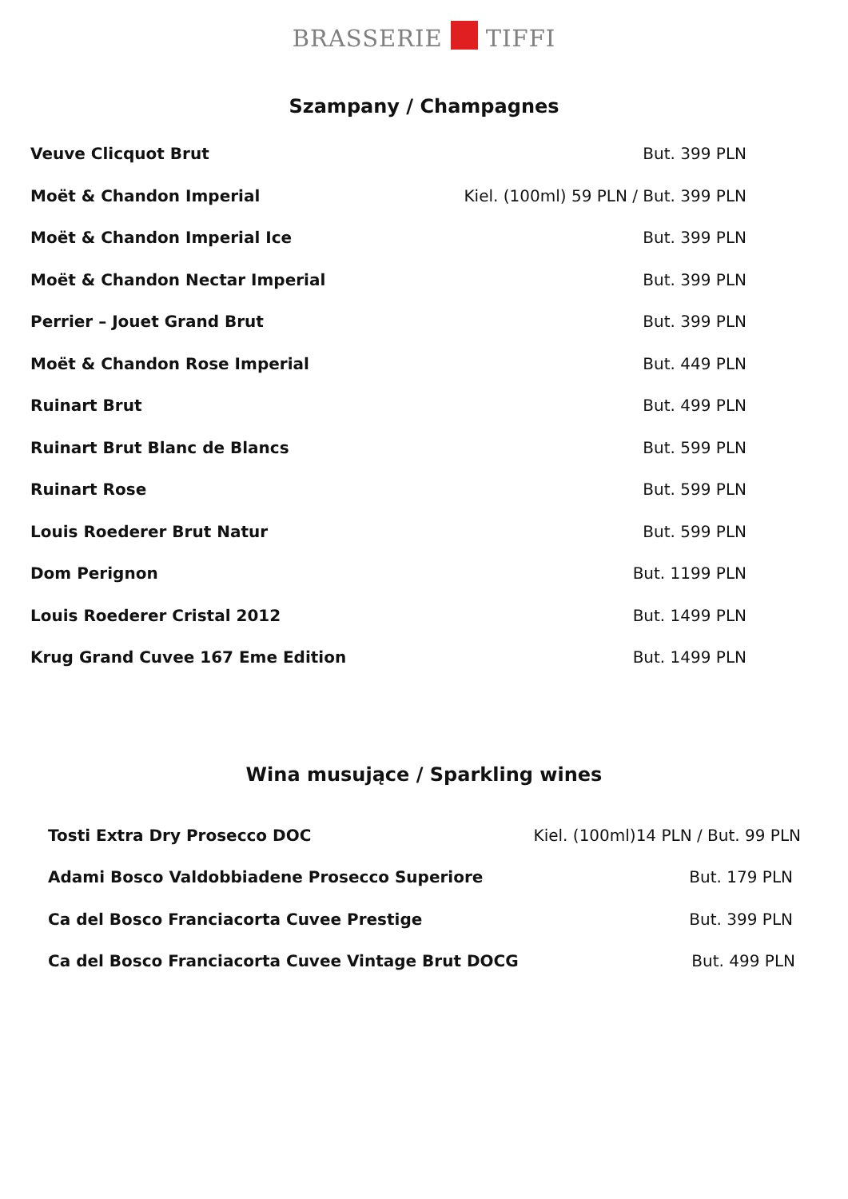BRASSERIE TIFFI
Szampany / Champagnes
| Veuve Clicquot Brut | But. 399 PLN |
| Moët & Chandon Imperial | Kiel. (100ml) 59 PLN / But. 399 PLN |
| Moët & Chandon Imperial Ice | But. 399 PLN |
| Moët & Chandon Nectar Imperial | But. 399 PLN |
| Perrier – Jouet Grand Brut | But. 399 PLN |
| Moët & Chandon Rose Imperial | But. 449 PLN |
| Ruinart Brut | But. 499 PLN |
| Ruinart Brut Blanc de Blancs | But. 599 PLN |
| Ruinart Rose | But. 599 PLN |
| Louis Roederer Brut Natur | But. 599 PLN |
| Dom Perignon | But. 1199 PLN |
| Louis Roederer Cristal 2012 | But. 1499 PLN |
| Krug Grand Cuvee 167 Eme Edition | But. 1499 PLN |
Wina musujące / Sparkling wines
| Tosti Extra Dry Prosecco DOC | Kiel. (100ml)14 PLN / But. 99 PLN |
| Adami Bosco Valdobbiadene Prosecco Superiore | But. 179 PLN |
| Ca del Bosco Franciacorta Cuvee Prestige | But. 399 PLN |
| Ca del Bosco Franciacorta Cuvee Vintage Brut DOCG | But. 499 PLN |